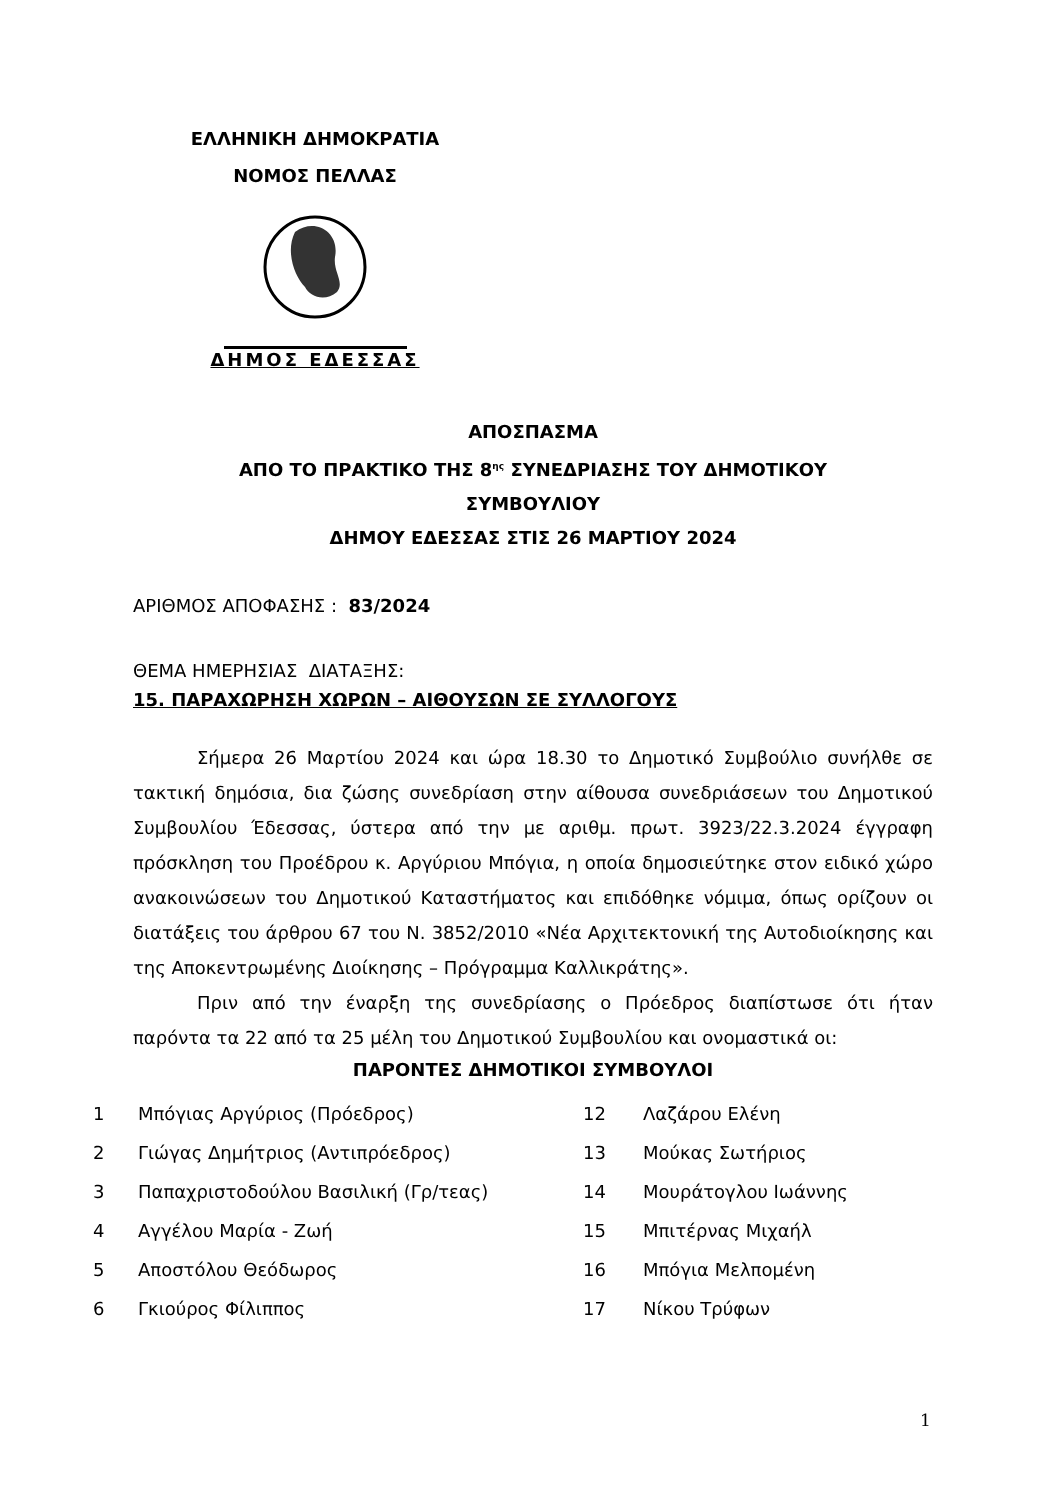ΕΛΛΗΝΙΚΗ ΔΗΜΟΚΡΑΤΙΑ
ΝΟΜΟΣ ΠΕΛΛΑΣ
ΔΗΜΟΣ ΕΔΕΣΣΑΣ
ΑΠΟΣΠΑΣΜΑ
ΑΠΟ ΤΟ ΠΡΑΚΤΙΚΟ ΤΗΣ 8<sup>ης</sup> ΣΥΝΕΔΡΙΑΣΗΣ ΤΟΥ ΔΗΜΟΤΙΚΟΥ
ΣΥΜΒΟΥΛΙΟΥ
ΔΗΜΟΥ ΕΔΕΣΣΑΣ ΣΤΙΣ 26 ΜΑΡΤΙΟΥ 2024
ΑΡΙΘΜΟΣ ΑΠΟΦΑΣΗΣ : 83/2024
ΘΕΜΑ ΗΜΕΡΗΣΙΑΣ ΔΙΑΤΑΞΗΣ:
15. ΠΑΡΑΧΩΡΗΣΗ ΧΩΡΩΝ – ΑΙΘΟΥΣΩΝ ΣΕ ΣΥΛΛΟΓΟΥΣ
Σήμερα 26 Μαρτίου 2024 και ώρα 18.30 το Δημοτικό Συμβούλιο συνήλθε σε τακτική δημόσια, δια ζώσης συνεδρίαση στην αίθουσα συνεδριάσεων του Δημοτικού Συμβουλίου Έδεσσας, ύστερα από την με αριθμ. πρωτ. 3923/22.3.2024 έγγραφη πρόσκληση του Προέδρου κ. Αργύριου Μπόγια, η οποία δημοσιεύτηκε στον ειδικό χώρο ανακοινώσεων του Δημοτικού Καταστήματος και επιδόθηκε νόμιμα, όπως ορίζουν οι διατάξεις του άρθρου 67 του Ν. 3852/2010 «Νέα Αρχιτεκτονική της Αυτοδιοίκησης και της Αποκεντρωμένης Διοίκησης – Πρόγραμμα Καλλικράτης».
Πριν από την έναρξη της συνεδρίασης ο Πρόεδρος διαπίστωσε ότι ήταν παρόντα τα 22 από τα 25 μέλη του Δημοτικού Συμβουλίου και ονομαστικά οι:
ΠΑΡΟΝΤΕΣ ΔΗΜΟΤΙΚΟΙ ΣΥΜΒΟΥΛΟΙ
| 1 | Μπόγιας Αργύριος (Πρόεδρος) | 12 | Λαζάρου Ελένη |
| 2 | Γιώγας Δημήτριος (Αντιπρόεδρος) | 13 | Μούκας Σωτήριος |
| 3 | Παπαχριστοδούλου Βασιλική (Γρ/τεας) | 14 | Μουράτογλου Ιωάννης |
| 4 | Αγγέλου Μαρία - Ζωή | 15 | Μπιτέρνας Μιχαήλ |
| 5 | Αποστόλου Θεόδωρος | 16 | Μπόγια Μελπομένη |
| 6 | Γκιούρος Φίλιππος | 17 | Νίκου Τρύφων |
1